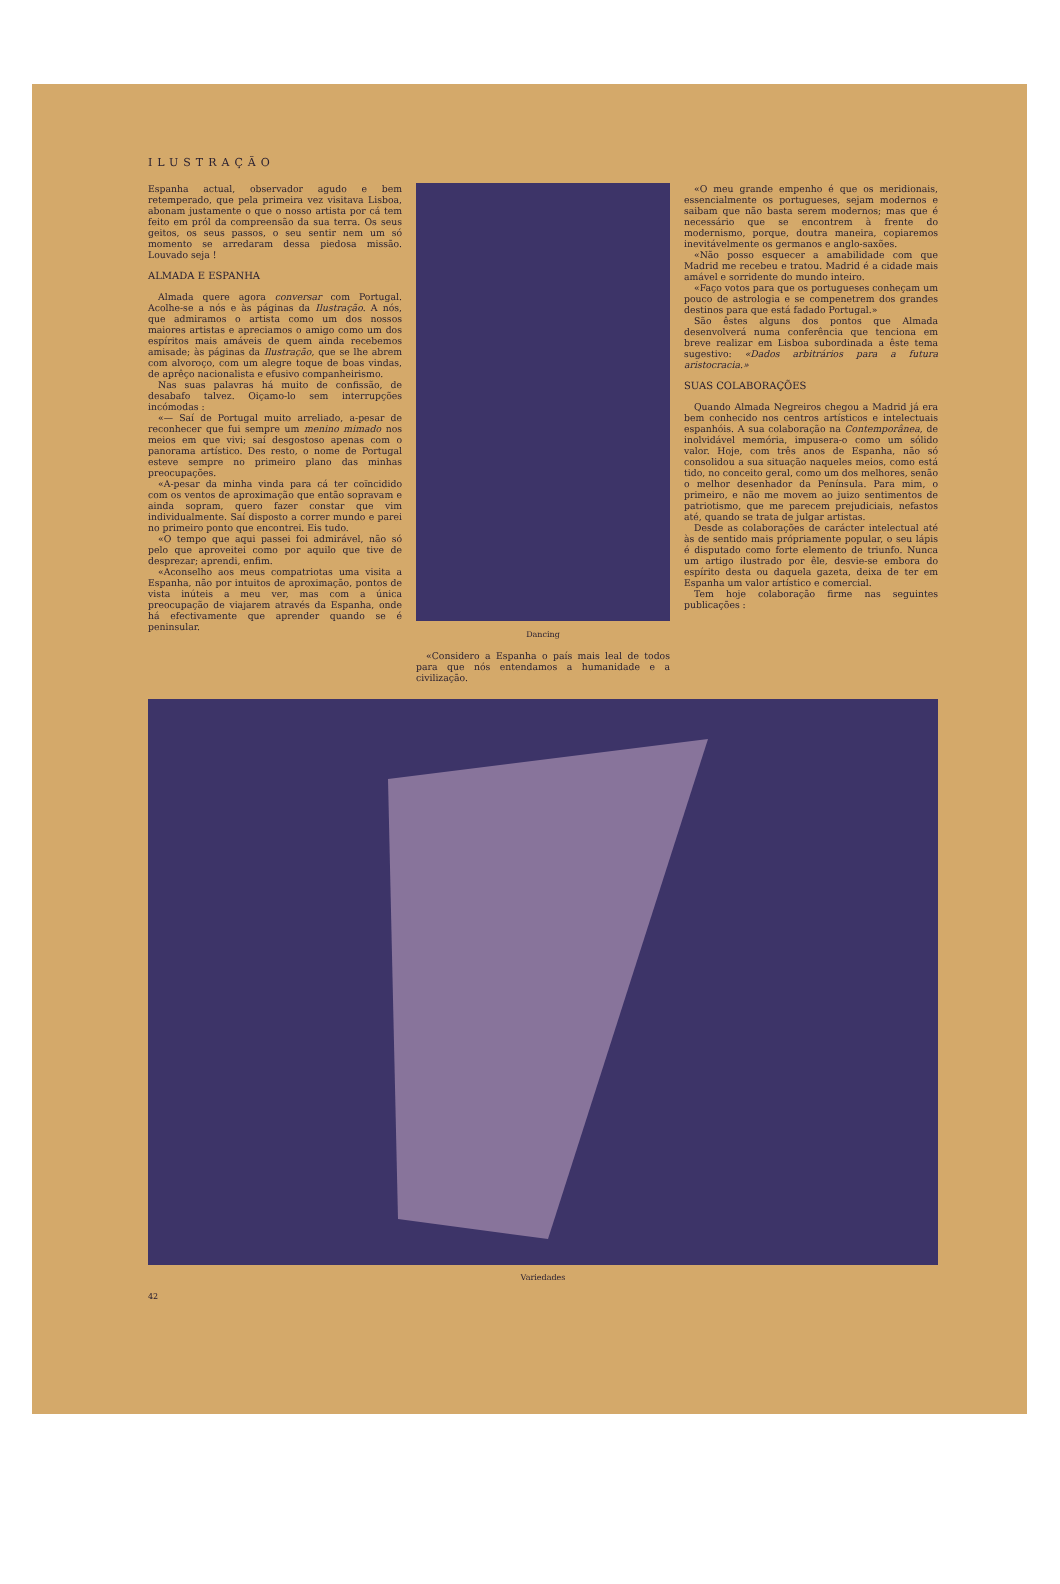ILUSTRAÇÃO
Espanha actual, observador agudo e bem retemperado, que pela primeira vez visitava Lisboa, abonam justamente o que o nosso artista por cá tem feito em pról da compreensão da sua terra. Os seus geitos, os seus passos, o seu sentir nem um só momento se arredaram dessa piedosa missão. Louvado seja !
ALMADA E ESPANHA
Almada quere agora conversar com Portugal. Acolhe-se a nós e às páginas da Ilustração. A nós, que admiramos o artista como um dos nossos maiores artistas e apreciamos o amigo como um dos espíritos mais amáveis de quem ainda recebemos amisade; às páginas da Ilustração, que se lhe abrem com alvoroço, com um alegre toque de boas vindas, de aprêço nacionalista e efusivo companheirismo.
Nas suas palavras há muito de confissão, de desabafo talvez. Oiçamo-lo sem interrupções incómodas :
«— Saí de Portugal muito arreliado, a-pesar de reconhecer que fui sempre um menino mimado nos meios em que vivi; saí desgostoso apenas com o panorama artístico. Des resto, o nome de Portugal esteve sempre no primeiro plano das minhas preocupações.
«A-pesar da minha vinda para cá ter coïncidido com os ventos de aproximação que então sopravam e ainda sopram, quero fazer constar que vim individualmente. Saí disposto a correr mundo e parei no primeiro ponto que encontrei. Eis tudo.
«O tempo que aqui passei foi admirável, não só pelo que aproveitei como por aquilo que tive de desprezar; aprendi, enfim.
«Aconselho aos meus compatriotas uma visita a Espanha, não por intuitos de aproximação, pontos de vista inúteis a meu ver, mas com a única preocupação de viajarem através da Espanha, onde há efectivamente que aprender quando se é peninsular.
Dancing
«Considero a Espanha o país mais leal de todos para que nós entendamos a humanidade e a civilização.
«O meu grande empenho é que os meridionais, essencialmente os portugueses, sejam modernos e saibam que não basta serem modernos; mas que é necessário que se encontrem à frente do modernismo, porque, doutra maneira, copiaremos inevitávelmente os germanos e anglo-saxões.
«Não posso esquecer a amabilidade com que Madrid me recebeu e tratou. Madrid é a cidade mais amável e sorridente do mundo inteiro.
«Faço votos para que os portugueses conheçam um pouco de astrologia e se compenetrem dos grandes destinos para que está fadado Portugal.»
São êstes alguns dos pontos que Almada desenvolverá numa conferência que tenciona em breve realizar em Lisboa subordinada a êste tema sugestivo: «Dados arbitrários para a futura aristocracia.»
SUAS COLABORAÇÕES
Quando Almada Negreiros chegou a Madrid já era bem conhecido nos centros artísticos e intelectuais espanhóis. A sua colaboração na Contemporânea, de inolvidável memória, impusera-o como um sólido valor. Hoje, com três anos de Espanha, não só consolidou a sua situação naqueles meios, como está tido, no conceito geral, como um dos melhores, senão o melhor desenhador da Península. Para mim, o primeiro, e não me movem ao juizo sentimentos de patriotismo, que me parecem prejudiciais, nefastos até, quando se trata de julgar artistas.
Desde as colaborações de carácter intelectual até às de sentido mais própriamente popular, o seu lápis é disputado como forte elemento de triunfo. Nunca um artigo ilustrado por êle, desvie-se embora do espírito desta ou daquela gazeta, deixa de ter em Espanha um valor artístico e comercial.
Tem hoje colaboração firme nas seguintes publicações :
Variedades
42